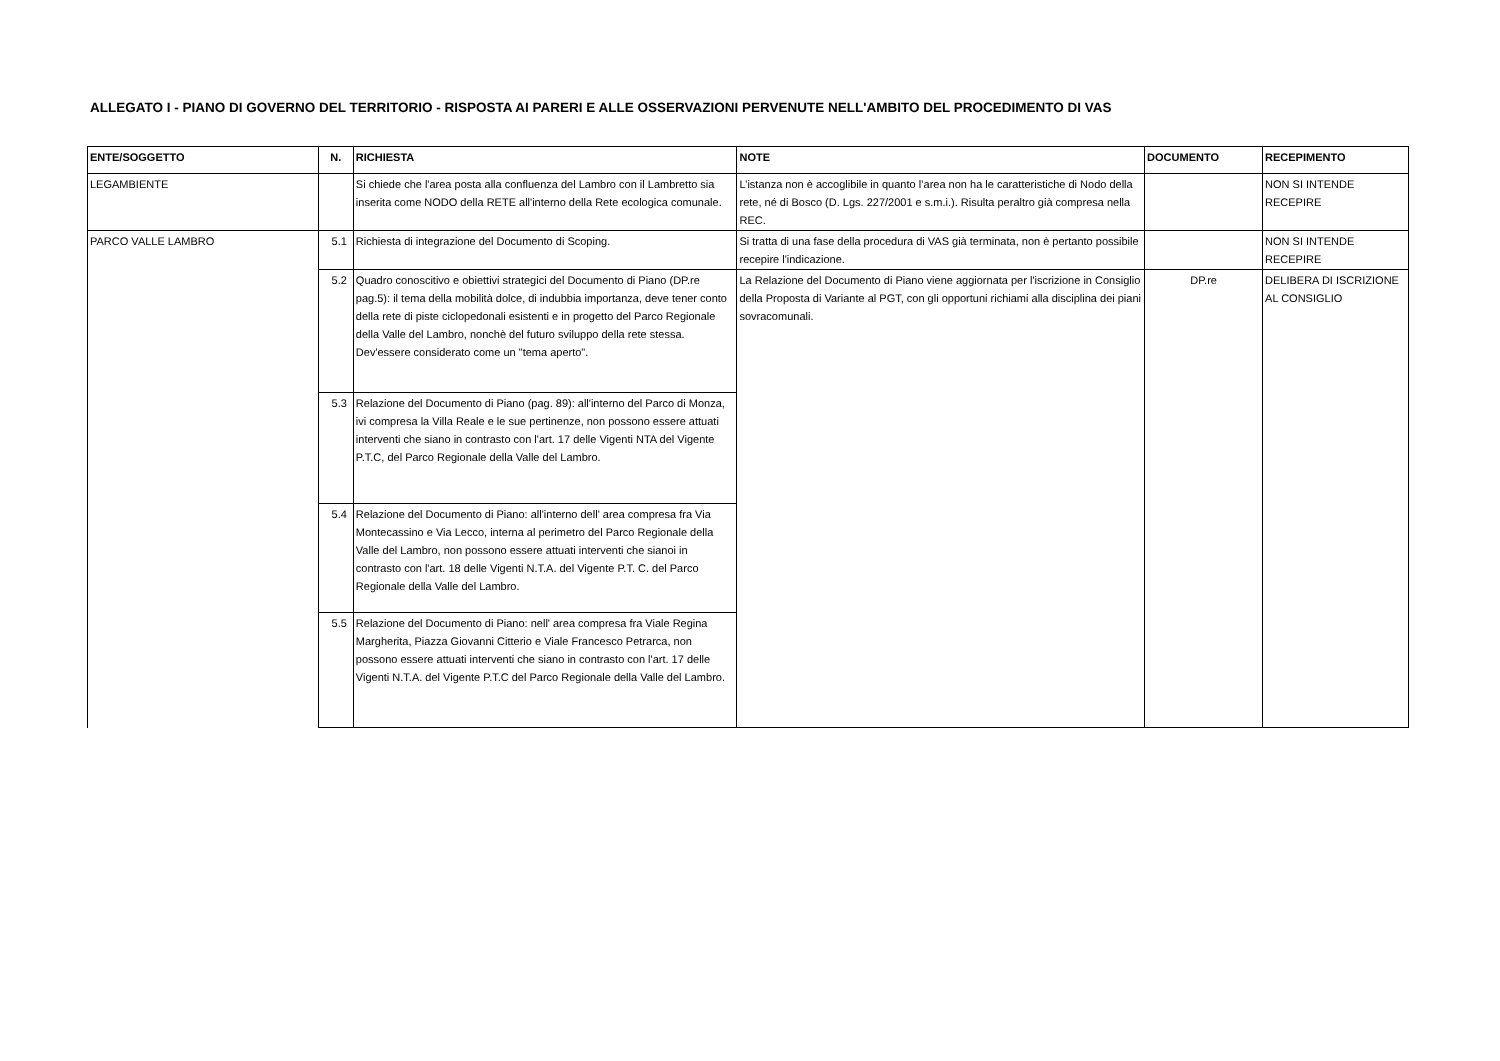ALLEGATO I - PIANO DI GOVERNO DEL TERRITORIO - RISPOSTA AI PARERI E ALLE OSSERVAZIONI PERVENUTE NELL'AMBITO DEL PROCEDIMENTO DI VAS
| ENTE/SOGGETTO | N. | RICHIESTA | NOTE | DOCUMENTO | RECEPIMENTO |
| --- | --- | --- | --- | --- | --- |
| LEGAMBIENTE | | Si chiede che l'area posta alla confluenza del Lambro con il Lambretto sia inserita come NODO della RETE all'interno della Rete ecologica comunale. | L’istanza non è accoglibile in quanto l’area non ha le caratteristiche di Nodo della rete, né di Bosco (D. Lgs. 227/2001 e s.m.i.). Risulta peraltro già compresa nella REC. | | NON SI INTENDE RECEPIRE |
| PARCO VALLE LAMBRO | 5.1 | Richiesta di integrazione del Documento di Scoping. | Si tratta di una fase della procedura di VAS già terminata, non è pertanto possibile recepire l'indicazione. | | NON SI INTENDE RECEPIRE |
| | 5.2 | Quadro conoscitivo e obiettivi strategici del Documento di Piano (DP.re pag.5): il tema della mobilità dolce, di indubbia importanza, deve tener conto della rete di piste ciclopedonali esistenti e in progetto del Parco Regionale della Valle del Lambro, nonchè del futuro sviluppo della rete stessa. Dev'essere considerato come un "tema aperto". | La Relazione del Documento di Piano viene aggiornata per l'iscrizione in Consiglio della Proposta di Variante al PGT, con gli opportuni richiami alla disciplina dei piani sovracomunali. | DP.re | DELIBERA DI ISCRIZIONE AL CONSIGLIO |
| | 5.3 | Relazione del Documento di Piano (pag. 89): all'interno del Parco di Monza, ivi compresa la Villa Reale e le sue pertinenze, non possono essere attuati interventi che siano in contrasto con l'art. 17 delle Vigenti NTA del Vigente P.T.C, del Parco Regionale della Valle del Lambro. | | | |
| | 5.4 | Relazione del Documento di Piano: all'interno dell' area compresa fra Via Montecassino e Via Lecco, interna al perimetro del Parco Regionale della Valle del Lambro, non possono essere attuati interventi che sianoi in contrasto con l'art. 18 delle Vigenti N.T.A. del Vigente P.T. C. del Parco Regionale della Valle del Lambro. | | | |
| | 5.5 | Relazione del Documento di Piano: nell' area compresa fra Viale Regina Margherita, Piazza Giovanni Citterio e Viale Francesco Petrarca, non possono essere attuati interventi che siano in contrasto con l'art. 17 delle Vigenti N.T.A. del Vigente P.T.C del Parco Regionale della Valle del Lambro. | | | |